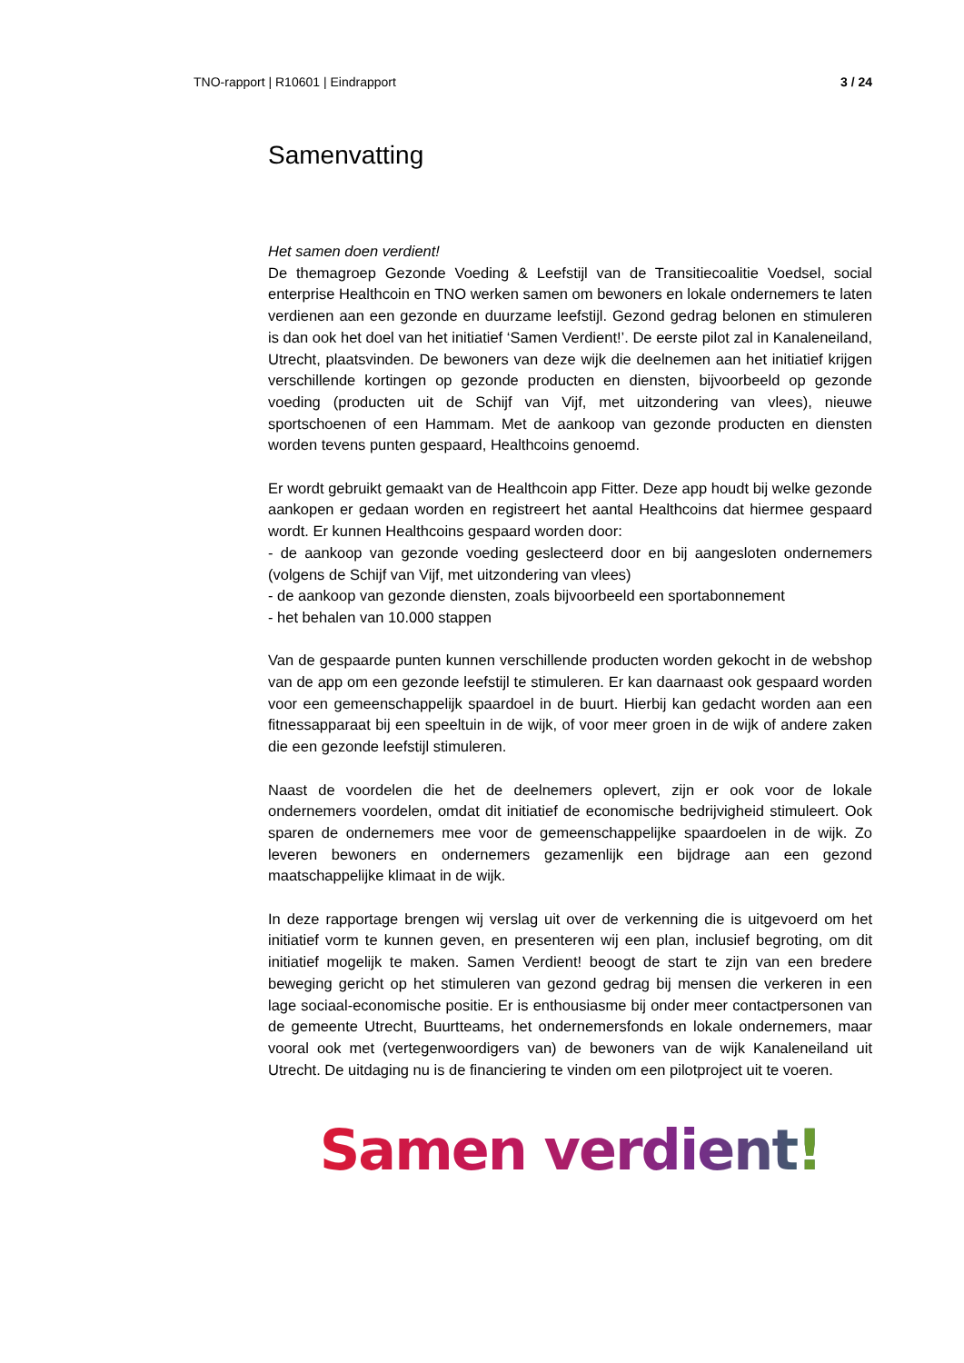TNO-rapport | R10601 | Eindrapport 3 / 24
Samenvatting
Het samen doen verdient!
De themagroep Gezonde Voeding & Leefstijl van de Transitiecoalitie Voedsel, social enterprise Healthcoin en TNO werken samen om bewoners en lokale ondernemers te laten verdienen aan een gezonde en duurzame leefstijl. Gezond gedrag belonen en stimuleren is dan ook het doel van het initiatief ‘Samen Verdient!’. De eerste pilot zal in Kanaleneiland, Utrecht, plaatsvinden. De bewoners van deze wijk die deelnemen aan het initiatief krijgen verschillende kortingen op gezonde producten en diensten, bijvoorbeeld op gezonde voeding (producten uit de Schijf van Vijf, met uitzondering van vlees), nieuwe sportschoenen of een Hammam. Met de aankoop van gezonde producten en diensten worden tevens punten gespaard, Healthcoins genoemd.
Er wordt gebruikt gemaakt van de Healthcoin app Fitter. Deze app houdt bij welke gezonde aankopen er gedaan worden en registreert het aantal Healthcoins dat hiermee gespaard wordt. Er kunnen Healthcoins gespaard worden door:
- de aankoop van gezonde voeding geslecteerd door en bij aangesloten ondernemers (volgens de Schijf van Vijf, met uitzondering van vlees)
- de aankoop van gezonde diensten, zoals bijvoorbeeld een sportabonnement
- het behalen van 10.000 stappen
Van de gespaarde punten kunnen verschillende producten worden gekocht in de webshop van de app om een gezonde leefstijl te stimuleren. Er kan daarnaast ook gespaard worden voor een gemeenschappelijk spaardoel in de buurt. Hierbij kan gedacht worden aan een fitnessapparaat bij een speeltuin in de wijk, of voor meer groen in de wijk of andere zaken die een gezonde leefstijl stimuleren.
Naast de voordelen die het de deelnemers oplevert, zijn er ook voor de lokale ondernemers voordelen, omdat dit initiatief de economische bedrijvigheid stimuleert. Ook sparen de ondernemers mee voor de gemeenschappelijke spaardoelen in de wijk. Zo leveren bewoners en ondernemers gezamenlijk een bijdrage aan een gezond maatschappelijke klimaat in de wijk.
In deze rapportage brengen wij verslag uit over de verkenning die is uitgevoerd om het initiatief vorm te kunnen geven, en presenteren wij een plan, inclusief begroting, om dit initiatief mogelijk te maken. Samen Verdient! beoogt de start te zijn van een bredere beweging gericht op het stimuleren van gezond gedrag bij mensen die verkeren in een lage sociaal-economische positie. Er is enthousiasme bij onder meer contactpersonen van de gemeente Utrecht, Buurtteams, het ondernemersfonds en lokale ondernemers, maar vooral ook met (vertegenwoordigers van) de bewoners van de wijk Kanaleneiland uit Utrecht. De uitdaging nu is de financiering te vinden om een pilotproject uit te voeren.
Samen verdient!